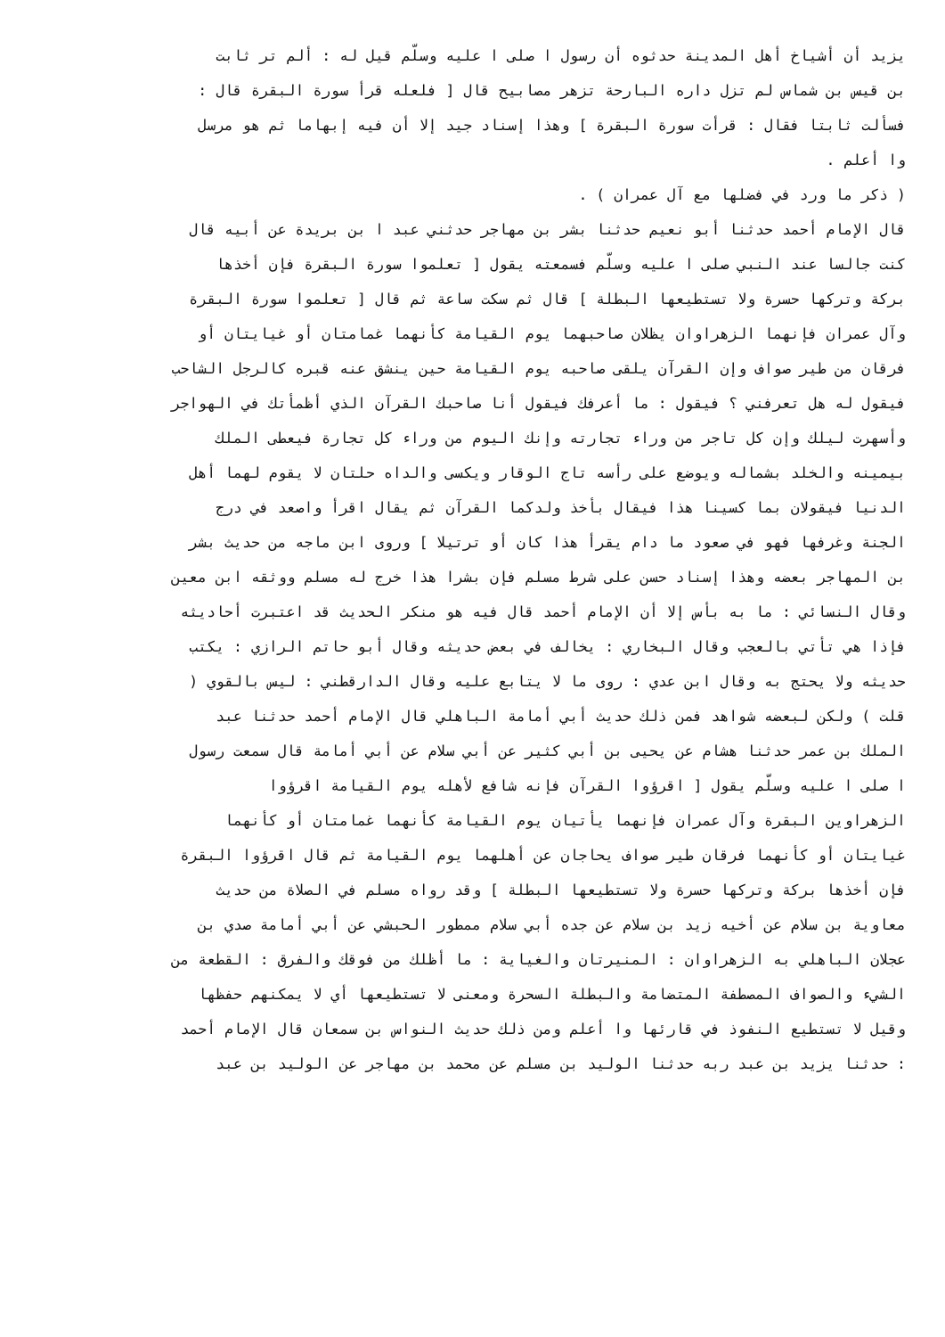يزيد أن أشياخ أهل المدينة حدثوه أن رسول ا صلى ا عليه وسلّم قيل له : ألم تر ثابت
بن قيس بن شماس لم تزل داره البارحة تزهر مصابيح قال [ فلعله قرأ سورة البقرة قال :
فسألت ثابتا فقال : قرأت سورة البقرة ] وهذا إسناد جيد إلا أن فيه إبهاما ثم هو مرسل
وا أعلم .
( ذكر ما ورد في فضلها مع آل عمران ) .
قال الإمام أحمد حدثنا أبو نعيم حدثنا بشر بن مهاجر حدثني عبد ا بن بريدة عن أبيه قال
كنت جالسا عند النبي صلى ا عليه وسلّم فسمعته يقول [ تعلموا سورة البقرة فإن أخذها
بركة وتركها حسرة ولا تستطيعها البطلة ] قال ثم سكت ساعة ثم قال [ تعلموا سورة البقرة
وآل عمران فإنهما الزهراوان يظلان صاحبهما يوم القيامة كأنهما غمامتان أو غيايتان أو
فرقان من طير صواف وإن القرآن يلقى صاحبه يوم القيامة حين ينشق عنه قبره كالرجل الشاحب
فيقول له هل تعرفني ؟ فيقول : ما أعرفك فيقول أنا صاحبك القرآن الذي أظمأتك في الهواجر
وأسهرت ليلك وإن كل تاجر من وراء تجارته وإنك اليوم من وراء كل تجارة فيعطى الملك
بيمينه والخلد بشماله ويوضع على رأسه تاج الوقار ويكسى والداه حلتان لا يقوم لهما أهل
الدنيا فيقولان بما كسينا هذا فيقال بأخذ ولدكما القرآن ثم يقال اقرأ واصعد في درج
الجنة وغرفها فهو في صعود ما دام يقرأ هذا كان أو ترتيلا ] وروى ابن ماجه من حديث بشر
بن المهاجر بعضه وهذا إسناد حسن على شرط مسلم فإن بشرا هذا خرج له مسلم ووثقه ابن معين
وقال النسائي : ما به بأس إلا أن الإمام أحمد قال فيه هو منكر الحديث قد اعتبرت أحاديثه
فإذا هي تأتي بالعجب وقال البخاري : يخالف في بعض حديثه وقال أبو حاتم الرازي : يكتب
حديثه ولا يحتج به وقال ابن عدي : روى ما لا يتابع عليه وقال الدارقطني : ليس بالقوي (
قلت ) ولكن لبعضه شواهد فمن ذلك حديث أبي أمامة الباهلي قال الإمام أحمد حدثنا عبد
الملك بن عمر حدثنا هشام عن يحيى بن أبي كثير عن أبي سلام عن أبي أمامة قال سمعت رسول
ا صلى ا عليه وسلّم يقول [ اقرؤوا القرآن فإنه شافع لأهله يوم القيامة اقرؤوا
الزهراوين البقرة وآل عمران فإنهما يأتيان يوم القيامة كأنهما غمامتان أو كأنهما
غيايتان أو كأنهما فرقان طير صواف يحاجان عن أهلهما يوم القيامة ثم قال اقرؤوا البقرة
فإن أخذها بركة وتركها حسرة ولا تستطيعها البطلة ] وقد رواه مسلم في الصلاة من حديث
معاوية بن سلام عن أخيه زيد بن سلام عن جده أبي سلام ممطور الحبشي عن أبي أمامة صدي بن
عجلان الباهلي به الزهراوان : المنيرتان والغياية : ما أظلك من فوقك والفرق : القطعة من
الشيء والصواف المصطفة المتضامة والبطلة السحرة ومعنى لا تستطيعها أي لا يمكنهم حفظها
وقيل لا تستطيع النفوذ في قارئها وا أعلم ومن ذلك حديث النواس بن سمعان قال الإمام أحمد
: حدثنا يزيد بن عبد ربه حدثنا الوليد بن مسلم عن محمد بن مهاجر عن الوليد بن عبد